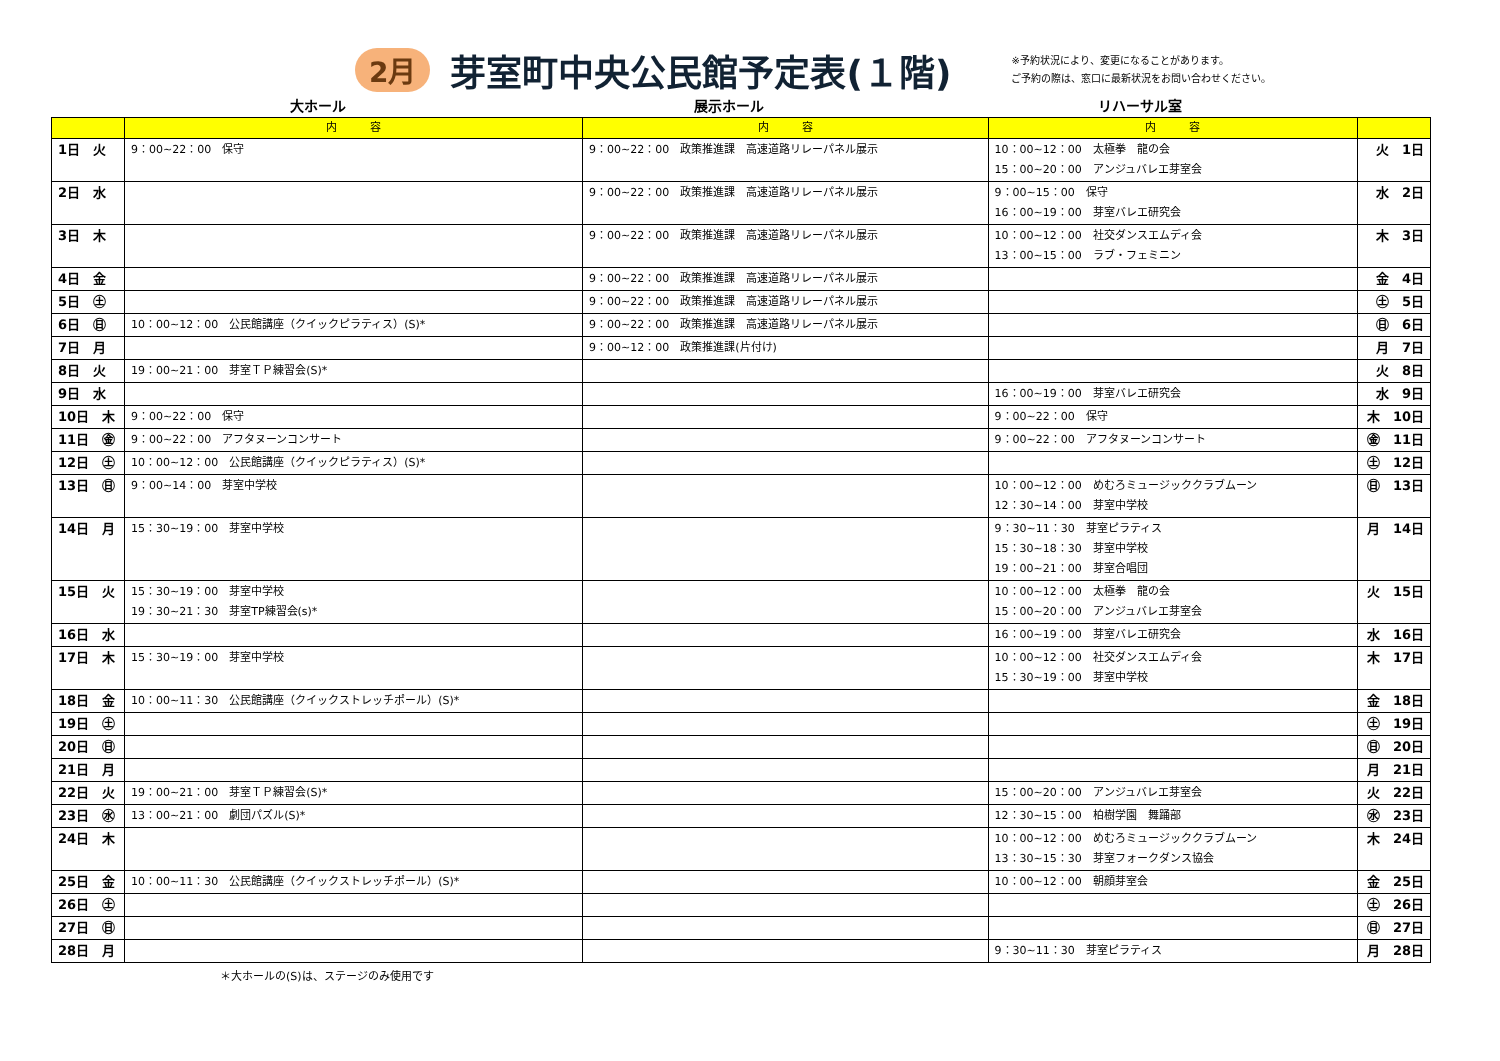2月
芽室町中央公民館予定表(１階)
※予約状況により、変更になることがあります。
ご予約の際は、窓口に最新状況をお問い合わせください。
大ホール 展示ホール リハーサル室
| | 内 容 | 内 容 | 内 容 | |
| --- | --- | --- | --- | --- |
| 1日 火 | 9：00~22：00 保守 | 9：00~22：00 政策推進課 高速道路リレーパネル展示 | 10：00~12：00 太極拳 龍の会 15：00~20：00 アンジュバレエ芽室会 | 火 1日 |
| 2日 水 | | 9：00~22：00 政策推進課 高速道路リレーパネル展示 | 9：00~15：00 保守 16：00~19：00 芽室バレエ研究会 | 水 2日 |
| 3日 木 | | 9：00~22：00 政策推進課 高速道路リレーパネル展示 | 10：00~12：00 社交ダンスエムディ会 13：00~15：00 ラブ・フェミニン | 木 3日 |
| 4日 金 | | 9：00~22：00 政策推進課 高速道路リレーパネル展示 | | 金 4日 |
| 5日 ㊏ | | 9：00~22：00 政策推進課 高速道路リレーパネル展示 | | ㊏ 5日 |
| 6日 ㊐ | 10：00~12：00 公民館講座（クイックピラティス）(S)* | 9：00~22：00 政策推進課 高速道路リレーパネル展示 | | ㊐ 6日 |
| 7日 月 | | 9：00~12：00 政策推進課(片付け) | | 月 7日 |
| 8日 火 | 19：00~21：00 芽室ＴＰ練習会(S)* | | | 火 8日 |
| 9日 水 | | | 16：00~19：00 芽室バレエ研究会 | 水 9日 |
| 10日 木 | 9：00~22：00 保守 | | 9：00~22：00 保守 | 木 10日 |
| 11日 ㊎ | 9：00~22：00 アフタヌーンコンサート | | 9：00~22：00 アフタヌーンコンサート | ㊎ 11日 |
| 12日 ㊏ | 10：00~12：00 公民館講座（クイックピラティス）(S)* | | | ㊏ 12日 |
| 13日 ㊐ | 9：00~14：00 芽室中学校 | | 10：00~12：00 めむろミュージッククラブムーン 12：30~14：00 芽室中学校 | ㊐ 13日 |
| 14日 月 | 15：30~19：00 芽室中学校 | | 9：30~11：30 芽室ピラティス 15：30~18：30 芽室中学校 19：00~21：00 芽室合唱団 | 月 14日 |
| 15日 火 | 15：30~19：00 芽室中学校 19：30~21：30 芽室TP練習会(s)* | | 10：00~12：00 太極拳 龍の会 15：00~20：00 アンジュバレエ芽室会 | 火 15日 |
| 16日 水 | | | 16：00~19：00 芽室バレエ研究会 | 水 16日 |
| 17日 木 | 15：30~19：00 芽室中学校 | | 10：00~12：00 社交ダンスエムディ会 15：30~19：00 芽室中学校 | 木 17日 |
| 18日 金 | 10：00~11：30 公民館講座（クイックストレッチポール）(S)* | | | 金 18日 |
| 19日 ㊏ | | | | ㊏ 19日 |
| 20日 ㊐ | | | | ㊐ 20日 |
| 21日 月 | | | | 月 21日 |
| 22日 火 | 19：00~21：00 芽室ＴＰ練習会(S)* | | 15：00~20：00 アンジュバレエ芽室会 | 火 22日 |
| 23日 ㊌ | 13：00~21：00 劇団パズル(S)* | | 12：30~15：00 柏樹学園 舞踊部 | ㊌ 23日 |
| 24日 木 | | | 10：00~12：00 めむろミュージッククラブムーン 13：30~15：30 芽室フォークダンス協会 | 木 24日 |
| 25日 金 | 10：00~11：30 公民館講座（クイックストレッチポール）(S)* | | 10：00~12：00 朝顔芽室会 | 金 25日 |
| 26日 ㊏ | | | | ㊏ 26日 |
| 27日 ㊐ | | | | ㊐ 27日 |
| 28日 月 | | | 9：30~11：30 芽室ピラティス | 月 28日 |
＊大ホールの(S)は、ステージのみ使用です